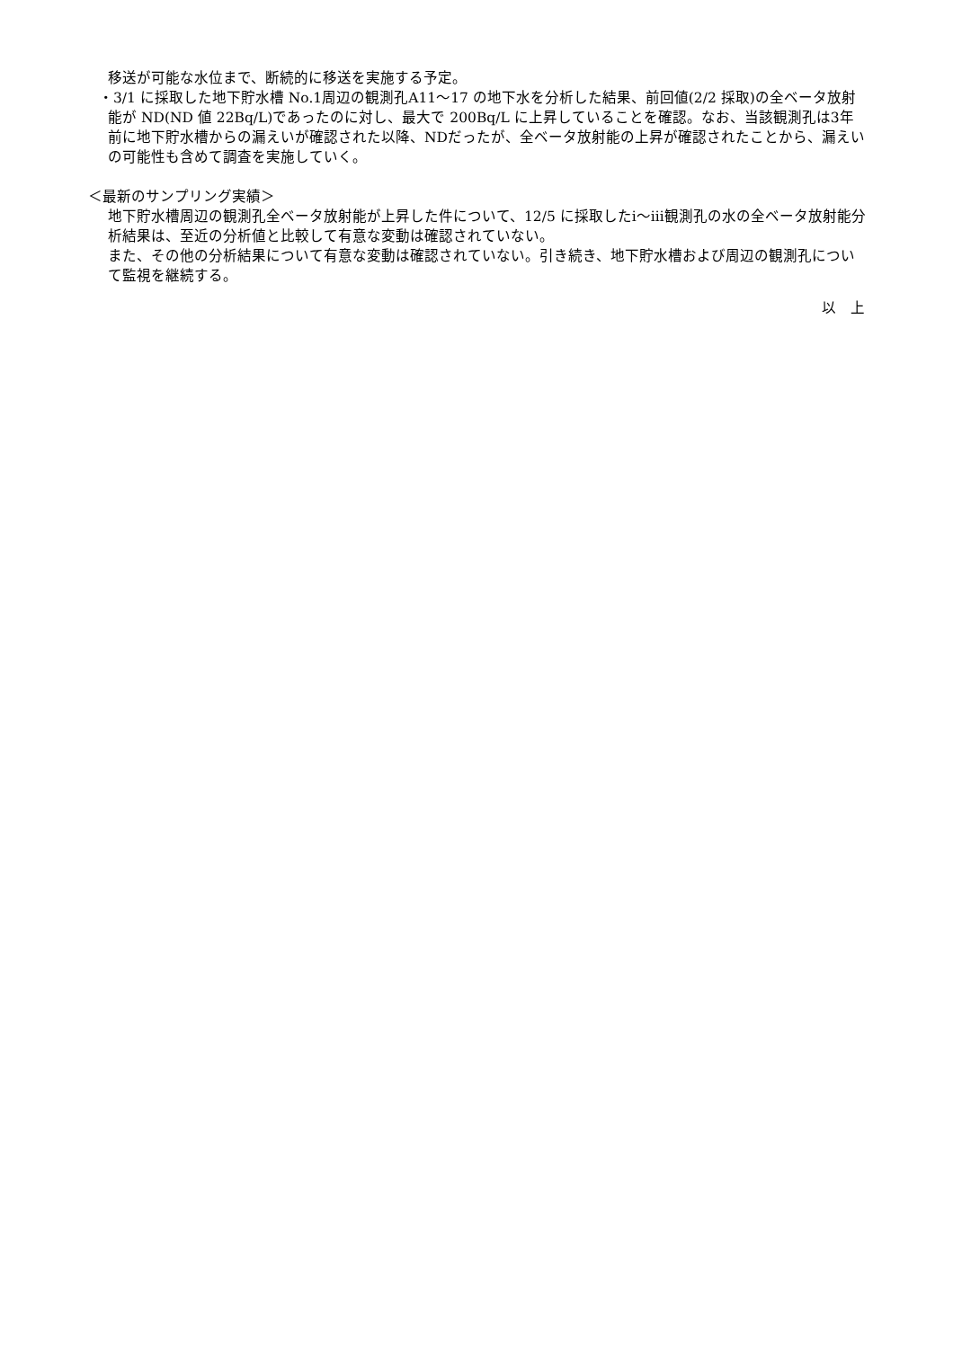移送が可能な水位まで、断続的に移送を実施する予定。
・3/1 に採取した地下貯水槽 No.1周辺の観測孔A11～17 の地下水を分析した結果、前回値(2/2 採取)の全ベータ放射能が ND(ND 値 22Bq/L)であったのに対し、最大で 200Bq/L に上昇していることを確認。なお、当該観測孔は3年前に地下貯水槽からの漏えいが確認された以降、NDだったが、全ベータ放射能の上昇が確認されたことから、漏えいの可能性も含めて調査を実施していく。
＜最新のサンプリング実績＞
地下貯水槽周辺の観測孔全ベータ放射能が上昇した件について、12/5 に採取したⅰ～ⅲ観測孔の水の全ベータ放射能分析結果は、至近の分析値と比較して有意な変動は確認されていない。
また、その他の分析結果について有意な変動は確認されていない。引き続き、地下貯水槽および周辺の観測孔について監視を継続する。
以　上